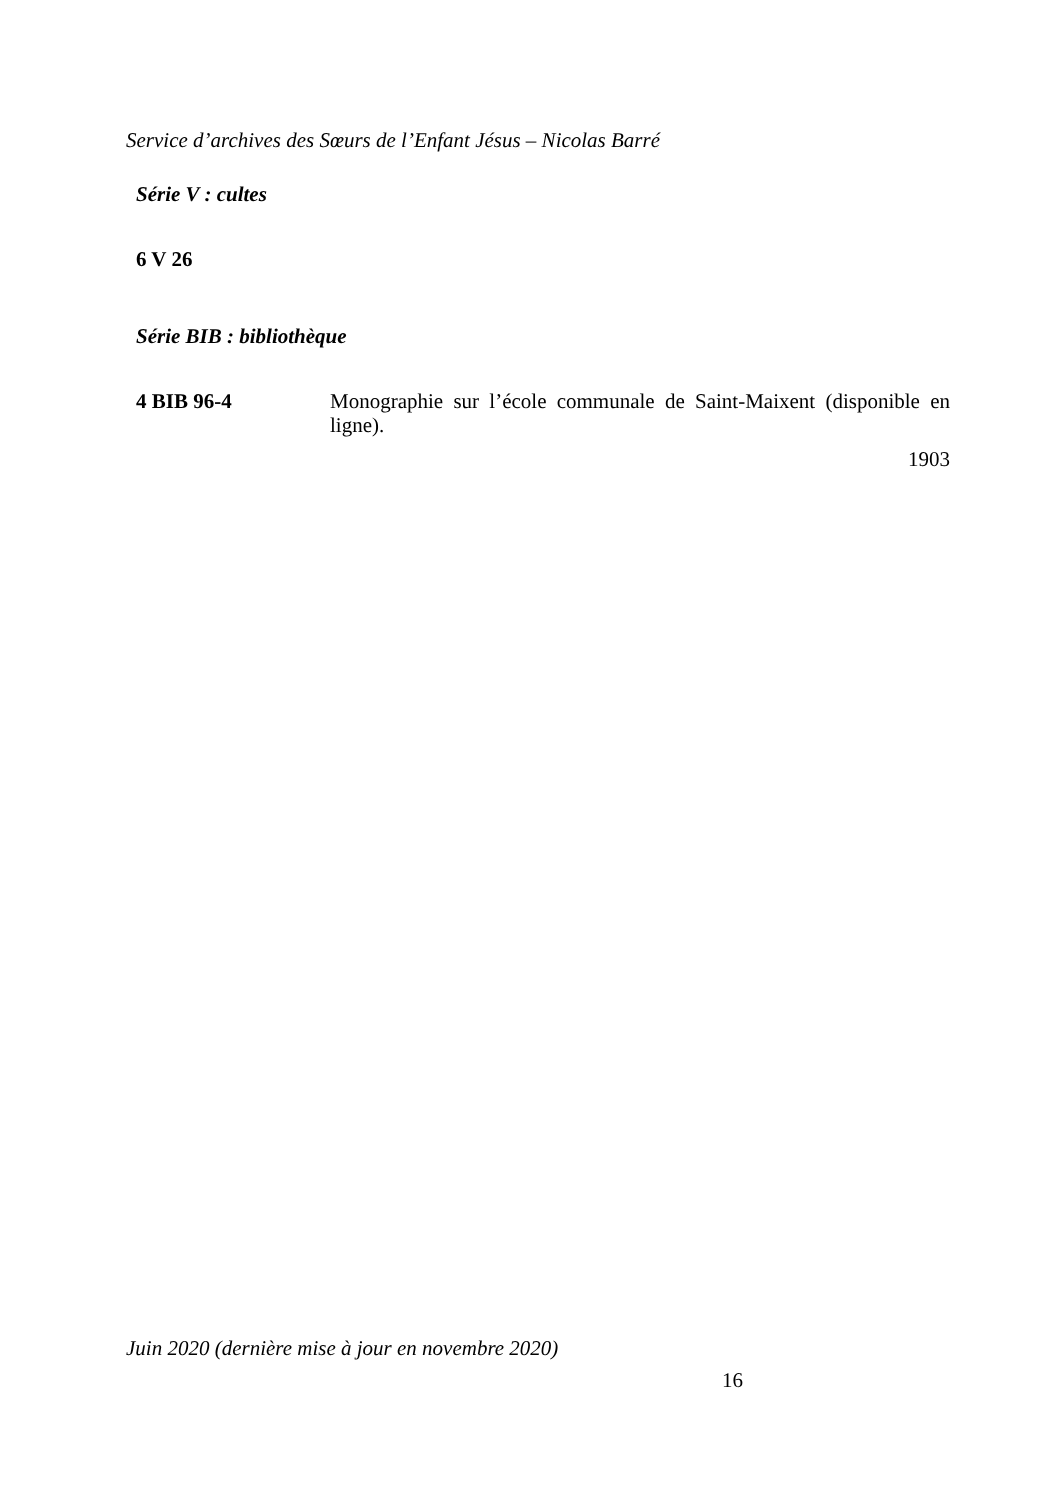Service d’archives des Sœurs de l’Enfant Jésus – Nicolas Barré
Série V : cultes
6 V 26
Série BIB : bibliothèque
4 BIB 96-4
Monographie sur l’école communale de Saint-Maixent (disponible en ligne).
1903
Juin 2020 (dernière mise à jour en novembre 2020)
16